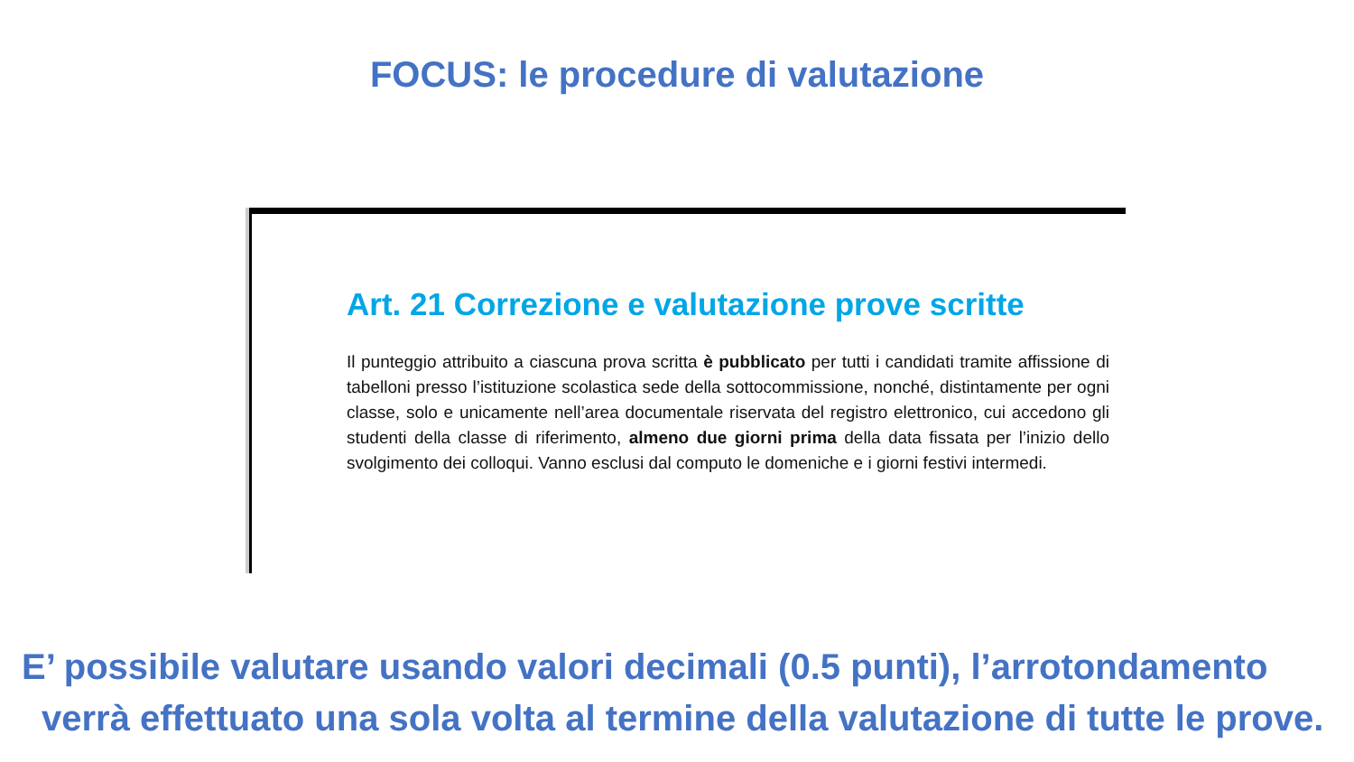FOCUS: le procedure di valutazione
Art. 21 Correzione e valutazione prove scritte
Il punteggio attribuito a ciascuna prova scritta è pubblicato per tutti i candidati tramite affissione di tabelloni presso l’istituzione scolastica sede della sottocommissione, nonché, distintamente per ogni classe, solo e unicamente nell’area documentale riservata del registro elettronico, cui accedono gli studenti della classe di riferimento, almeno due giorni prima della data fissata per l’inizio dello svolgimento dei colloqui. Vanno esclusi dal computo le domeniche e i giorni festivi intermedi.
E’ possibile valutare usando valori decimali (0.5 punti), l’arrotondamento verrà effettuato una sola volta al termine della valutazione di tutte le prove.